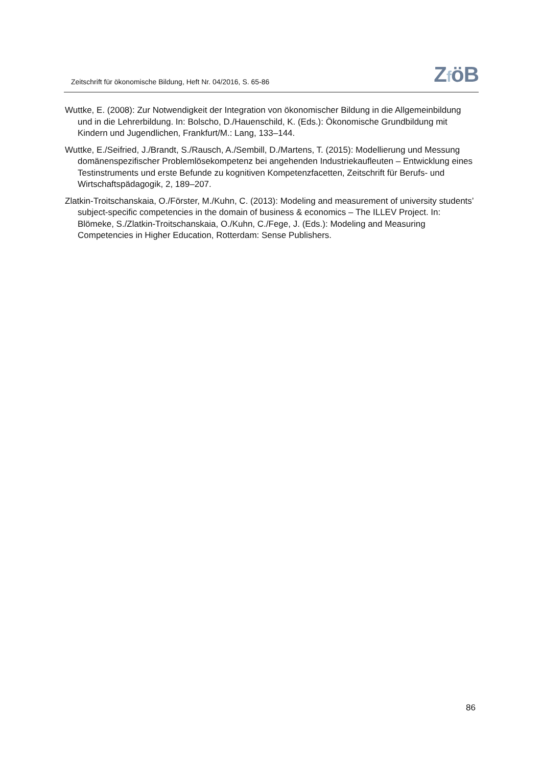Zeitschrift für ökonomische Bildung, Heft Nr. 04/2016, S. 65-86
ZföB
Wuttke, E. (2008): Zur Notwendigkeit der Integration von ökonomischer Bildung in die Allgemeinbildung und in die Lehrerbildung. In: Bolscho, D./Hauenschild, K. (Eds.): Ökonomische Grundbildung mit Kindern und Jugendlichen, Frankfurt/M.: Lang, 133–144.
Wuttke, E./Seifried, J./Brandt, S./Rausch, A./Sembill, D./Martens, T. (2015): Modellierung und Messung domänenspezifischer Problemlösekompetenz bei angehenden Industriekaufleuten – Entwicklung eines Testinstruments und erste Befunde zu kognitiven Kompetenzfacetten, Zeitschrift für Berufs- und Wirtschaftspädagogik, 2, 189–207.
Zlatkin-Troitschanskaia, O./Förster, M./Kuhn, C. (2013): Modeling and measurement of university students’ subject-specific competencies in the domain of business & economics – The ILLEV Project. In: Blömeke, S./Zlatkin-Troitschanskaia, O./Kuhn, C./Fege, J. (Eds.): Modeling and Measuring Competencies in Higher Education, Rotterdam: Sense Publishers.
86